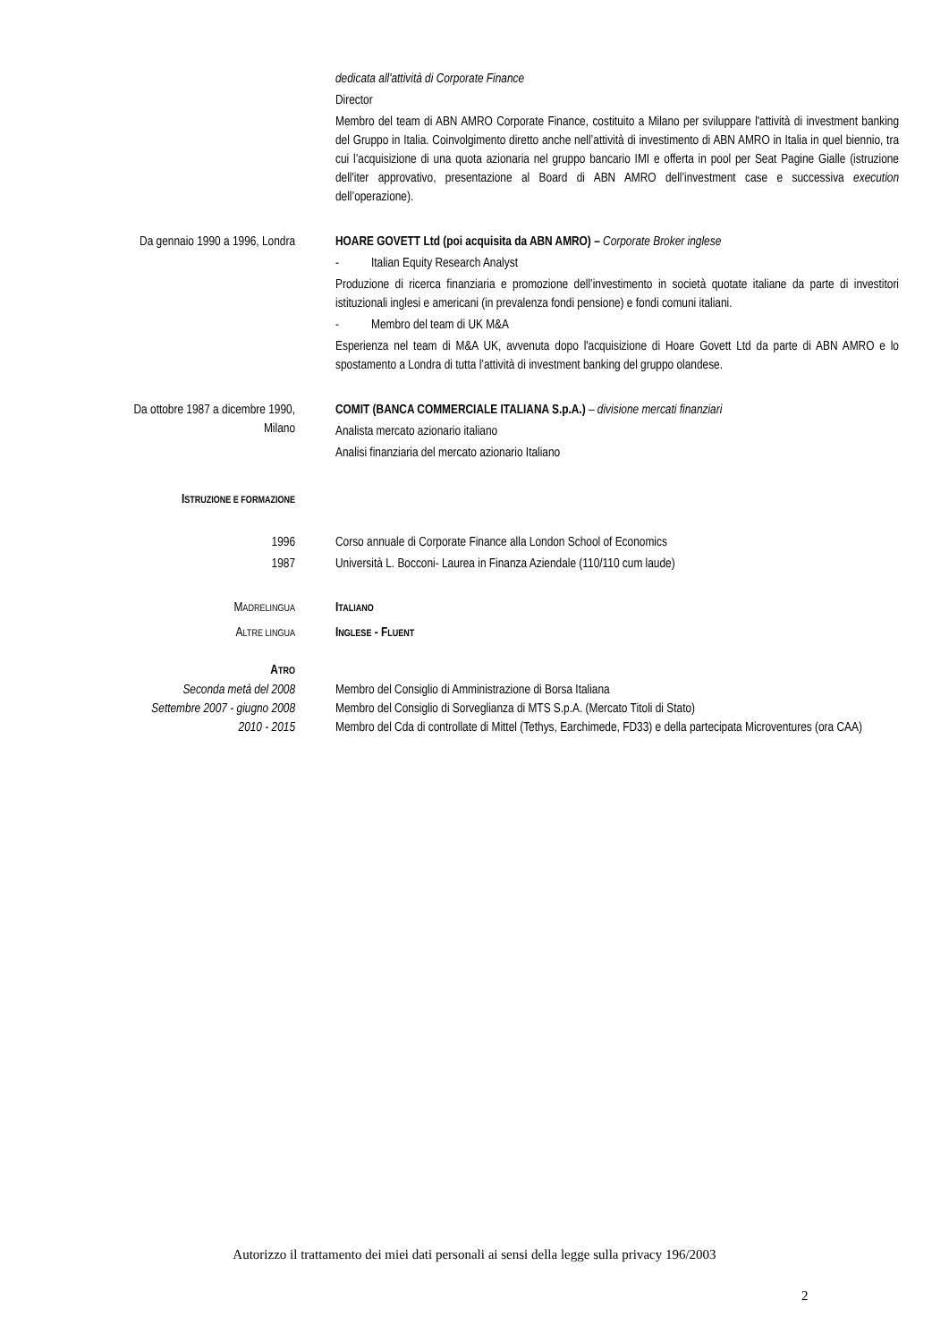dedicata all'attività di Corporate Finance
Director
Membro del team di ABN AMRO Corporate Finance, costituito a Milano per sviluppare l'attività di investment banking del Gruppo in Italia. Coinvolgimento diretto anche nell’attività di investimento di ABN AMRO in Italia in quel biennio, tra cui l’acquisizione di una quota azionaria nel gruppo bancario IMI e offerta in pool per Seat Pagine Gialle (istruzione dell'iter approvativo, presentazione al Board di ABN AMRO dell’investment case e successiva execution dell’operazione).
Da gennaio 1990 a 1996, Londra HOARE GOVETT Ltd (poi acquisita da ABN AMRO) – Corporate Broker inglese
- Italian Equity Research Analyst
Produzione di ricerca finanziaria e promozione dell’investimento in società quotate italiane da parte di investitori istituzionali inglesi e americani (in prevalenza fondi pensione) e fondi comuni italiani.
- Membro del team di UK M&A
Esperienza nel team di M&A UK, avvenuta dopo l'acquisizione di Hoare Govett Ltd da parte di ABN AMRO e lo spostamento a Londra di tutta l’attività di investment banking del gruppo olandese.
Da ottobre 1987 a dicembre 1990,
Milano
COMIT (BANCA COMMERCIALE ITALIANA S.p.A.) – divisione mercati finanziari
Analista mercato azionario italiano
Analisi finanziaria del mercato azionario Italiano
ISTRUZIONE E FORMAZIONE
1996 Corso annuale di Corporate Finance alla London School of Economics
1987 Università L. Bocconi- Laurea in Finanza Aziendale (110/110 cum laude)
MADRELINGUA
ITALIANO
ALTRE LINGUA
INGLESE - FLUENT
ATRO
Seconda metà del 2008 Membro del Consiglio di Amministrazione di Borsa Italiana
Settembre 2007 - giugno 2008 Membro del Consiglio di Sorveglianza di MTS S.p.A. (Mercato Titoli di Stato)
2010 - 2015 Membro del Cda di controllate di Mittel (Tethys, Earchimede, FD33) e della partecipata Microventures (ora CAA)
Autorizzo il trattamento dei miei dati personali ai sensi della legge sulla privacy 196/2003
2